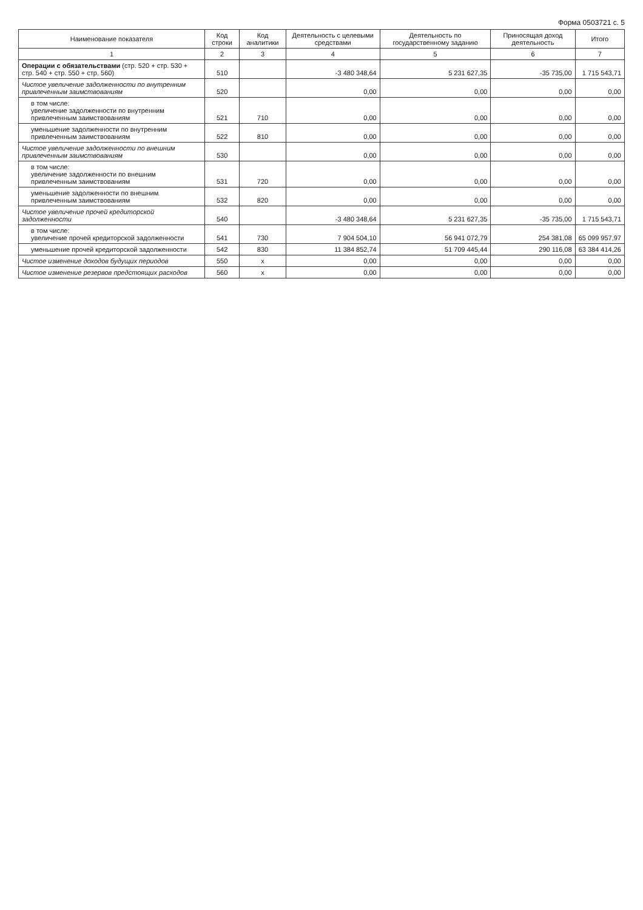Форма 0503721 с. 5
| Наименование показателя | Код строки | Код аналитики | Деятельность с целевыми средствами | Деятельность по государственному заданию | Приносящая доход деятельность | Итого |
| --- | --- | --- | --- | --- | --- | --- |
| 1 | 2 | 3 | 4 | 5 | 6 | 7 |
| Операции с обязательствами (стр. 520 + стр. 530 + стр. 540 + стр. 550 + стр. 560) | 510 | | -3 480 348,64 | 5 231 627,35 | -35 735,00 | 1 715 543,71 |
| Чистое увеличение задолженности по внутренним привлеченным заимствованиям | 520 | | 0,00 | 0,00 | 0,00 | 0,00 |
| в том числе: увеличение задолженности по внутренним привлеченным заимствованиям | 521 | 710 | 0,00 | 0,00 | 0,00 | 0,00 |
| уменьшение задолженности по внутренним привлеченным заимствованиям | 522 | 810 | 0,00 | 0,00 | 0,00 | 0,00 |
| Чистое увеличение задолженности по внешним привлеченным заимствованиям | 530 | | 0,00 | 0,00 | 0,00 | 0,00 |
| в том числе: увеличение задолженности по внешним привлеченным заимствованиям | 531 | 720 | 0,00 | 0,00 | 0,00 | 0,00 |
| уменьшение задолженности по внешним привлеченным заимствованиям | 532 | 820 | 0,00 | 0,00 | 0,00 | 0,00 |
| Чистое увеличение прочей кредиторской задолженности | 540 | | -3 480 348,64 | 5 231 627,35 | -35 735,00 | 1 715 543,71 |
| в том числе: увеличение прочей кредиторской задолженности | 541 | 730 | 7 904 504,10 | 56 941 072,79 | 254 381,08 | 65 099 957,97 |
| уменьшение прочей кредиторской задолженности | 542 | 830 | 11 384 852,74 | 51 709 445,44 | 290 116,08 | 63 384 414,26 |
| Чистое изменение доходов будущих периодов | 550 | x | 0,00 | 0,00 | 0,00 | 0,00 |
| Чистое изменение резервов предстоящих расходов | 560 | x | 0,00 | 0,00 | 0,00 | 0,00 |